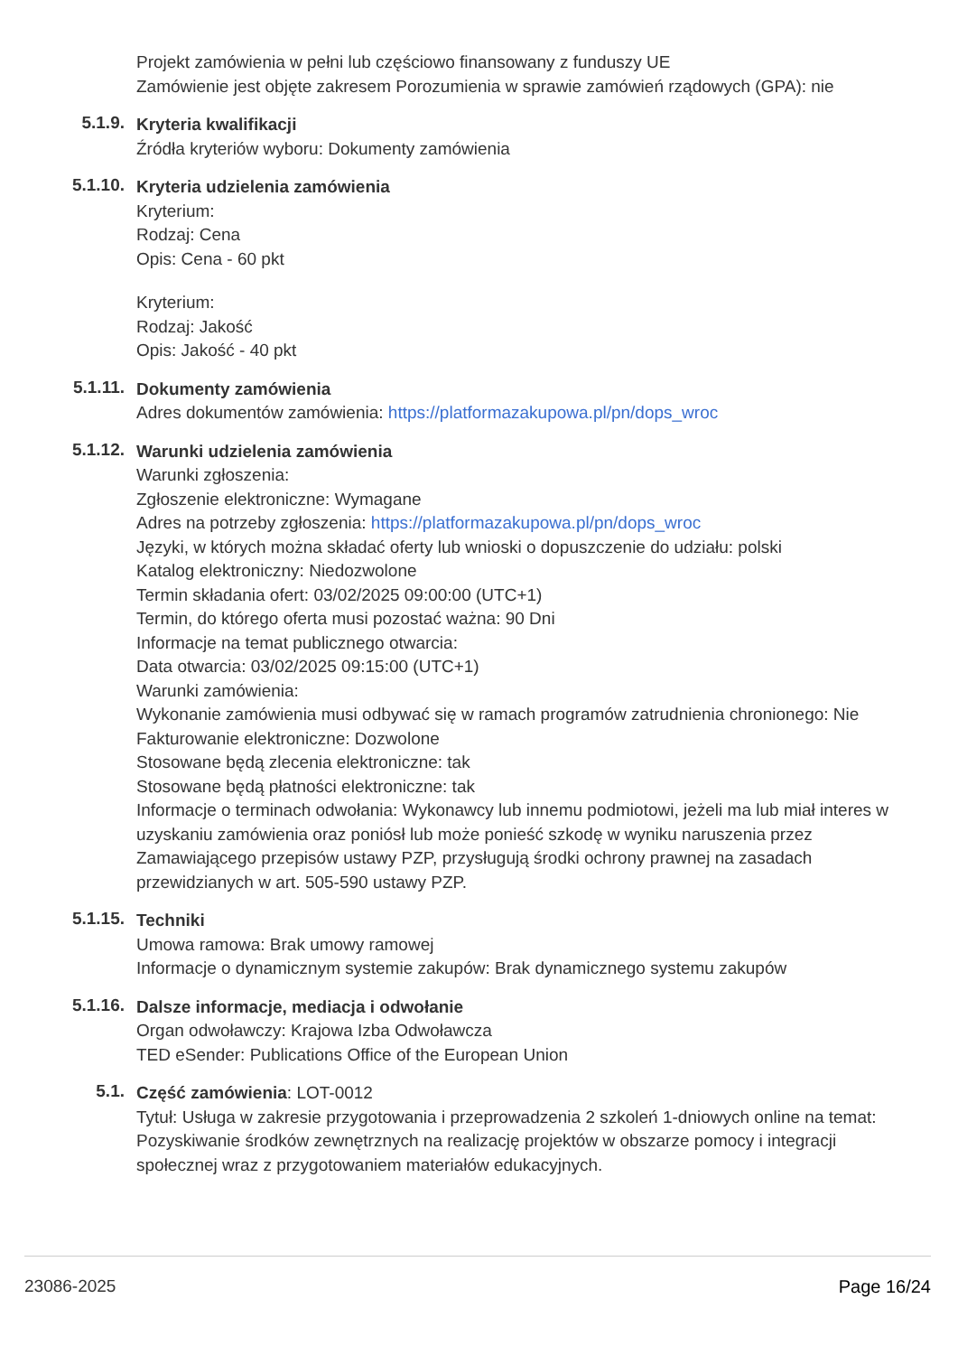Projekt zamówienia w pełni lub częściowo finansowany z funduszy UE
Zamówienie jest objęte zakresem Porozumienia w sprawie zamówień rządowych (GPA): nie
5.1.9.
Kryteria kwalifikacji
Źródła kryteriów wyboru: Dokumenty zamówienia
5.1.10.
Kryteria udzielenia zamówienia
Kryterium:
Rodzaj: Cena
Opis: Cena - 60 pkt
Kryterium:
Rodzaj: Jakość
Opis: Jakość - 40 pkt
5.1.11.
Dokumenty zamówienia
Adres dokumentów zamówienia: https://platformazakupowa.pl/pn/dops_wroc
5.1.12.
Warunki udzielenia zamówienia
Warunki zgłoszenia:
Zgłoszenie elektroniczne: Wymagane
Adres na potrzeby zgłoszenia: https://platformazakupowa.pl/pn/dops_wroc
Języki, w których można składać oferty lub wnioski o dopuszczenie do udziału: polski
Katalog elektroniczny: Niedozwolone
Termin składania ofert: 03/02/2025 09:00:00 (UTC+1)
Termin, do którego oferta musi pozostać ważna: 90 Dni
Informacje na temat publicznego otwarcia:
Data otwarcia: 03/02/2025 09:15:00 (UTC+1)
Warunki zamówienia:
Wykonanie zamówienia musi odbywać się w ramach programów zatrudnienia chronionego: Nie
Fakturowanie elektroniczne: Dozwolone
Stosowane będą zlecenia elektroniczne: tak
Stosowane będą płatności elektroniczne: tak
Informacje o terminach odwołania: Wykonawcy lub innemu podmiotowi, jeżeli ma lub miał interes w uzyskaniu zamówienia oraz poniósł lub może ponieść szkodę w wyniku naruszenia przez Zamawiającego przepisów ustawy PZP, przysługują środki ochrony prawnej na zasadach przewidzianych w art. 505-590 ustawy PZP.
5.1.15.
Techniki
Umowa ramowa: Brak umowy ramowej
Informacje o dynamicznym systemie zakupów: Brak dynamicznego systemu zakupów
5.1.16.
Dalsze informacje, mediacja i odwołanie
Organ odwoławczy: Krajowa Izba Odwoławcza
TED eSender: Publications Office of the European Union
5.1.
Część zamówienia: LOT-0012
Tytuł: Usługa w zakresie przygotowania i przeprowadzenia 2 szkoleń 1-dniowych online na temat: Pozyskiwanie środków zewnętrznych na realizację projektów w obszarze pomocy i integracji społecznej wraz z przygotowaniem materiałów edukacyjnych.
23086-2025 Page 16/24